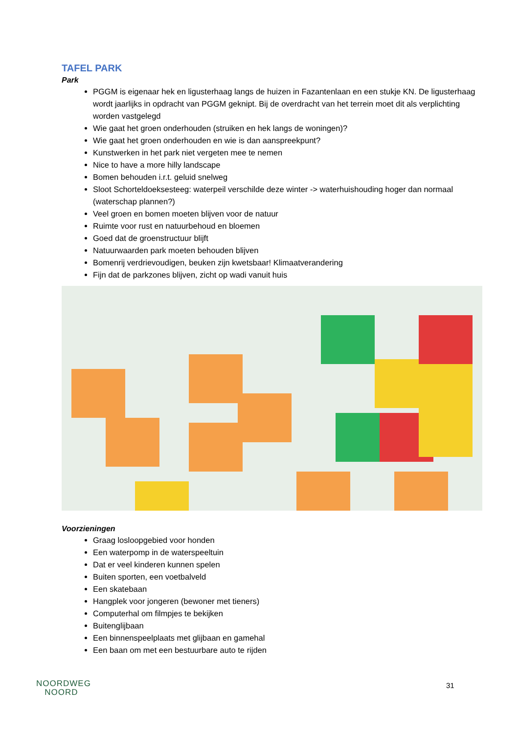TAFEL PARK
Park
PGGM is eigenaar hek en ligusterhaag langs de huizen in Fazantenlaan en een stukje KN. De ligusterhaag wordt jaarlijks in opdracht van PGGM geknipt. Bij de overdracht van het terrein moet dit als verplichting worden vastgelegd
Wie gaat het groen onderhouden (struiken en hek langs de woningen)?
Wie gaat het groen onderhouden en wie is dan aanspreekpunt?
Kunstwerken in het park niet vergeten mee te nemen
Nice to have a more hilly landscape
Bomen behouden i.r.t. geluid snelweg
Sloot Schorteldoeksesteeg: waterpeil verschilde deze winter -> waterhuishouding hoger dan normaal (waterschap plannen?)
Veel groen en bomen moeten blijven voor de natuur
Ruimte voor rust en natuurbehoud en bloemen
Goed dat de groenstructuur blijft
Natuurwaarden park moeten behouden blijven
Bomenrij verdrievoudigen, beuken zijn kwetsbaar! Klimaatverandering
Fijn dat de parkzones blijven, zicht op wadi vanuit huis
Voorzieningen
Graag losloopgebied voor honden
Een waterpomp in de waterspeeltuin
Dat er veel kinderen kunnen spelen
Buiten sporten, een voetbalveld
Een skatebaan
Hangplek voor jongeren (bewoner met tieners)
Computerhal om filmpjes te bekijken
Buitenglijbaan
Een binnenspeelplaats met glijbaan en gamehal
Een baan om met een bestuurbare auto te rijden
NOORDWEG
NOORD
31